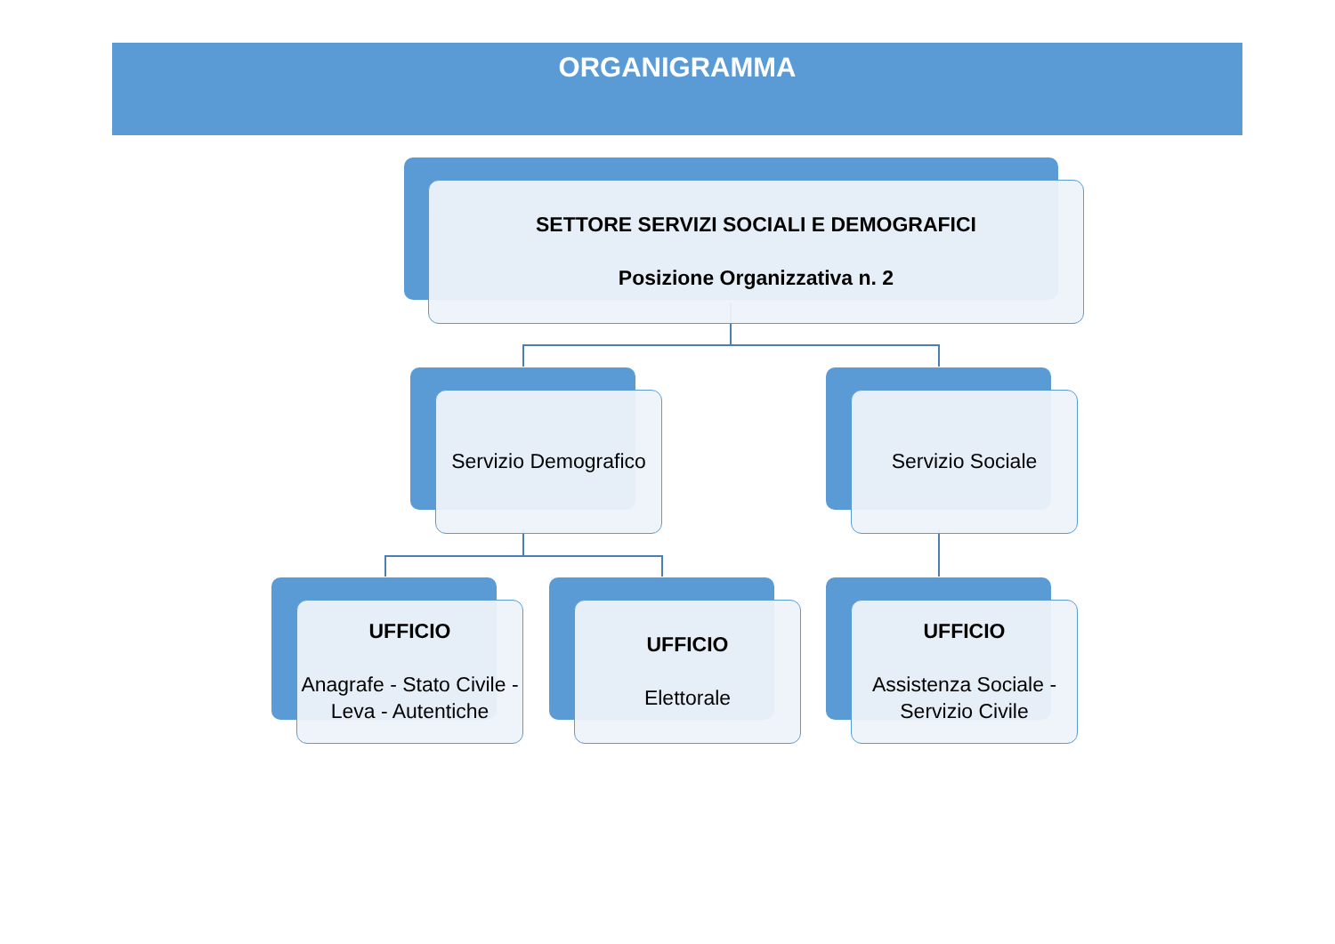ORGANIGRAMMA
SETTORE SERVIZI SOCIALI E DEMOGRAFICI
Posizione Organizzativa n. 2
Servizio Demografico Servizio Sociale
UFFICIO
Anagrafe - Stato Civile - Leva - Autentiche
UFFICIO
Elettorale
UFFICIO
Assistenza Sociale - Servizio Civile